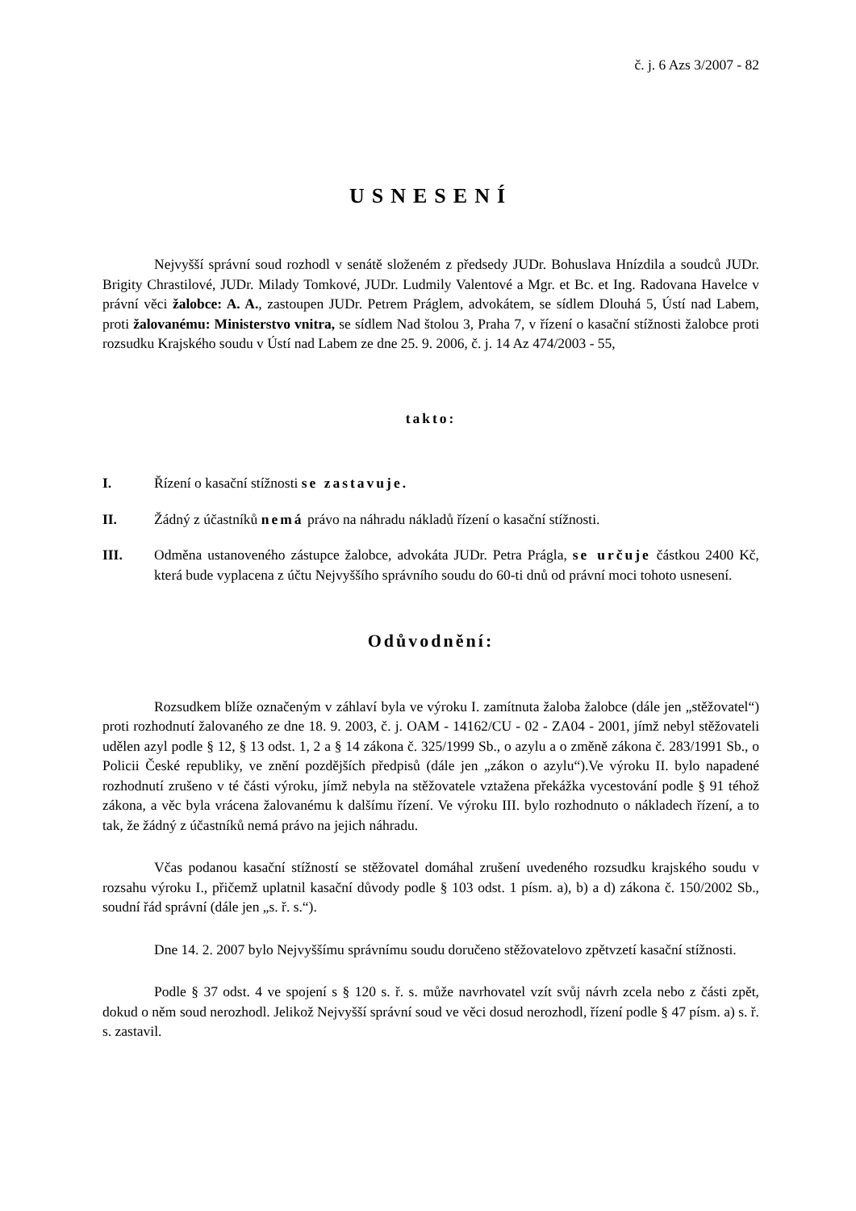č. j. 6 Azs 3/2007 - 82
USNESENÍ
Nejvyšší správní soud rozhodl v senátě složeném z předsedy JUDr. Bohuslava Hnízdila a soudců JUDr. Brigity Chrastilové, JUDr. Milady Tomkové, JUDr. Ludmily Valentové a Mgr. et Bc. et Ing. Radovana Havelce v právní věci žalobce: A. A., zastoupen JUDr. Petrem Práglem, advokátem, se sídlem Dlouhá 5, Ústí nad Labem, proti žalovanému: Ministerstvo vnitra, se sídlem Nad štolou 3, Praha 7, v řízení o kasační stížnosti žalobce proti rozsudku Krajského soudu v Ústí nad Labem ze dne 25. 9. 2006, č. j. 14 Az 474/2003 - 55,
takto:
I. Řízení o kasační stížnosti se zastavuje.
II. Žádný z účastníků nemá právo na náhradu nákladů řízení o kasační stížnosti.
III. Odměna ustanoveného zástupce žalobce, advokáta JUDr. Petra Prágla, se určuje částkou 2400 Kč, která bude vyplacena z účtu Nejvyššího správního soudu do 60-ti dnů od právní moci tohoto usnesení.
Odůvodnění:
Rozsudkem blíže označeným v záhlaví byla ve výroku I. zamítnuta žaloba žalobce (dále jen „stěžovatel“) proti rozhodnutí žalovaného ze dne 18. 9. 2003, č. j. OAM - 14162/CU - 02 - ZA04 - 2001, jímž nebyl stěžovateli udělen azyl podle § 12, § 13 odst. 1, 2 a § 14 zákona č. 325/1999 Sb., o azylu a o změně zákona č. 283/1991 Sb., o Policii České republiky, ve znění pozdějších předpisů (dále jen „zákon o azylu“).Ve výroku II. bylo napadené rozhodnutí zrušeno v té části výroku, jímž nebyla na stěžovatele vztažena překážka vycestování podle § 91 téhož zákona, a věc byla vrácena žalovanému k dalšímu řízení. Ve výroku III. bylo rozhodnuto o nákladech řízení, a to tak, že žádný z účastníků nemá právo na jejich náhradu.
Včas podanou kasační stížností se stěžovatel domáhal zrušení uvedeného rozsudku krajského soudu v rozsahu výroku I., přičemž uplatnil kasační důvody podle § 103 odst. 1 písm. a), b) a d) zákona č. 150/2002 Sb., soudní řád správní (dále jen „s. ř. s.“).
Dne 14. 2. 2007 bylo Nejvyššímu správnímu soudu doručeno stěžovatelovo zpětvzetí kasační stížnosti.
Podle § 37 odst. 4 ve spojení s § 120 s. ř. s. může navrhovatel vzít svůj návrh zcela nebo z části zpět, dokud o něm soud nerozhodl. Jelikož Nejvyšší správní soud ve věci dosud nerozhodl, řízení podle § 47 písm. a) s. ř. s. zastavil.